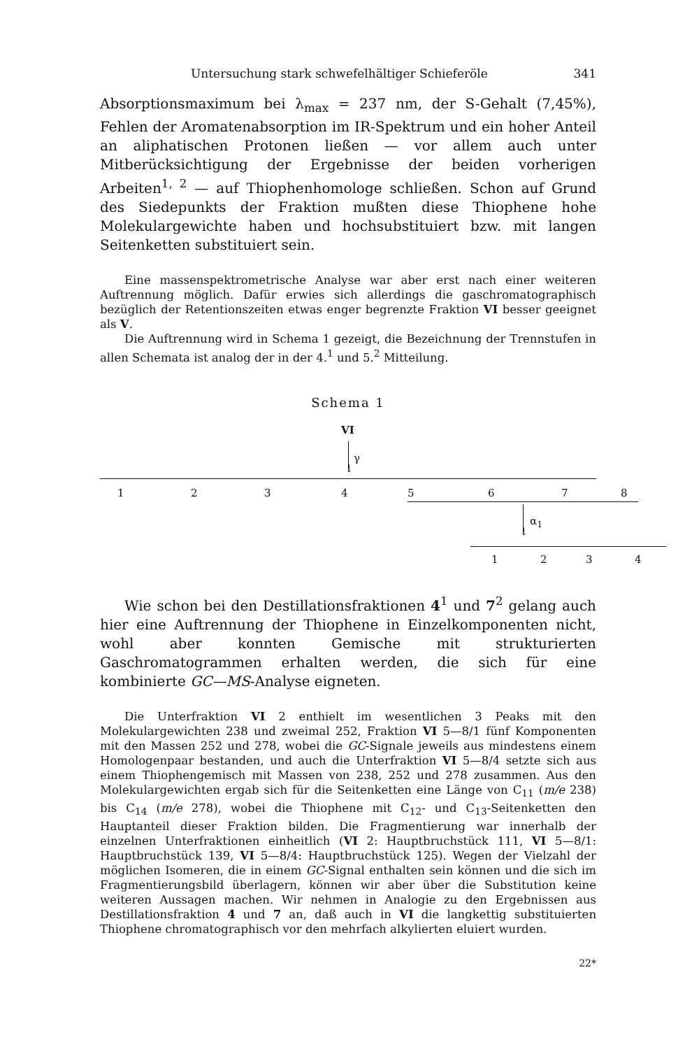Untersuchung stark schwefelhältiger Schieferöle 341
Absorptionsmaximum bei λ<sub>max</sub> = 237 nm, der S-Gehalt (7,45%), Fehlen der Aromatenabsorption im IR-Spektrum und ein hoher Anteil an aliphatischen Protonen ließen — vor allem auch unter Mitberücksichtigung der Ergebnisse der beiden vorherigen Arbeiten<sup>1, 2</sup> — auf Thiophenhomologe schließen. Schon auf Grund des Siedepunkts der Fraktion mußten diese Thiophene hohe Molekulargewichte haben und hochsubstituiert bzw. mit langen Seitenketten substituiert sein.
Eine massenspektrometrische Analyse war aber erst nach einer weiteren Auftrennung möglich. Dafür erwies sich allerdings die gaschromatographisch bezüglich der Retentionszeiten etwas enger begrenzte Fraktion VI besser geeignet als V.
Die Auftrennung wird in Schema 1 gezeigt, die Bezeichnung der Trennstufen in allen Schemata ist analog der in der 4.<sup>1</sup> und 5.<sup>2</sup> Mitteilung.
Schema 1
VI
γ
↓
1 2 3 4 5 6 7 8
α<sub>1</sub>
↓
1 2 3 4
Wie schon bei den Destillationsfraktionen 4<sup>1</sup> und 7<sup>2</sup> gelang auch hier eine Auftrennung der Thiophene in Einzelkomponenten nicht, wohl aber konnten Gemische mit strukturierten Gaschromatogrammen erhalten werden, die sich für eine kombinierte GC—MS-Analyse eigneten.
Die Unterfraktion VI 2 enthielt im wesentlichen 3 Peaks mit den Molekulargewichten 238 und zweimal 252, Fraktion VI 5—8/1 fünf Komponenten mit den Massen 252 und 278, wobei die GC-Signale jeweils aus mindestens einem Homologenpaar bestanden, und auch die Unterfraktion VI 5—8/4 setzte sich aus einem Thiophengemisch mit Massen von 238, 252 und 278 zusammen. Aus den Molekulargewichten ergab sich für die Seitenketten eine Länge von C<sub>11</sub> (m/e 238) bis C<sub>14</sub> (m/e 278), wobei die Thiophene mit C<sub>12</sub>- und C<sub>13</sub>-Seitenketten den Hauptanteil dieser Fraktion bilden. Die Fragmentierung war innerhalb der einzelnen Unterfraktionen einheitlich (VI 2: Hauptbruchstück 111, VI 5—8/1: Hauptbruchstück 139, VI 5—8/4: Hauptbruchstück 125). Wegen der Vielzahl der möglichen Isomeren, die in einem GC-Signal enthalten sein können und die sich im Fragmentierungsbild überlagern, können wir aber über die Substitution keine weiteren Aussagen machen. Wir nehmen in Analogie zu den Ergebnissen aus Destillationsfraktion 4 und 7 an, daß auch in VI die langkettig substituierten Thiophene chromatographisch vor den mehrfach alkylierten eluiert wurden.
22*